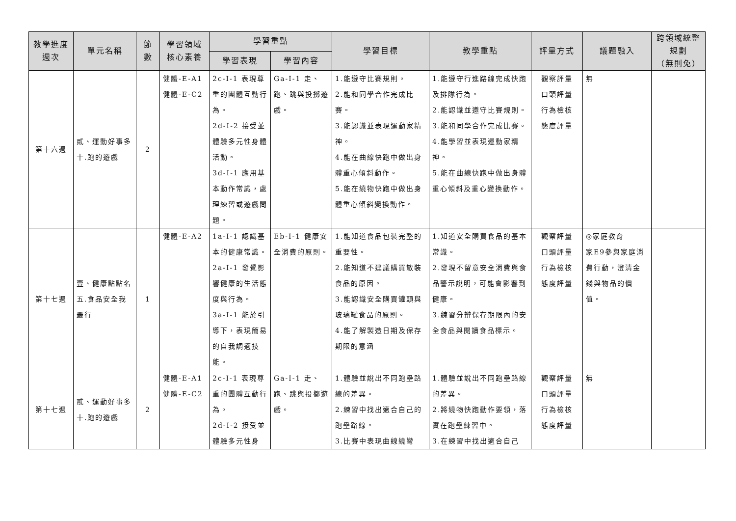| 教學進度 週次 | 單元名稱 | 節 數 | 學習領域 核心素養 | 學習重點 | | 學習目標 | 教學重點 | 評量方式 | 議題融入 | 跨領域統整 規劃 （無則免） |
| --- | --- | --- | --- | --- | --- | --- | --- | --- | --- | --- |
| | | | | 學習表現 | 學習內容 | | | | | |
| 第十六週 | 貳、運動好事多 十.跑的遊戲 | 2 | 健體-E-A1 健體-E-C2 | 2c-I-1 表現尊重的團體互動行為。 2d-I-2 接受並體驗多元性身體活動。 3d-I-1 應用基本動作常識，處理練習或遊戲問題。 | Ga-I-1 走、跑、跳與投擲遊戲。 | 1.能遵守比賽規則。 2.能和同學合作完成比賽。 3.能認識並表現運動家精神。 4.能在曲線快跑中做出身體重心傾斜動作。 5.能在繞物快跑中做出身體重心傾斜變換動作。 | 1.能遵守行進路線完成快跑及排隊行為。 2.能認識並遵守比賽規則。 3.能和同學合作完成比賽。 4.能學習並表現運動家精神。 5.能在曲線快跑中做出身體重心傾斜及重心變換動作。 | 觀察評量 口頭評量 行為檢核 態度評量 | 無 | |
| 第十七週 | 壹、健康點點名 五.食品安全我最行 | 1 | 健體-E-A2 | 1a-I-1 認識基本的健康常識。 2a-I-1 發覺影響健康的生活態度與行為。 3a-I-1 能於引導下，表現簡易的自我調適技能。 | Eb-I-1 健康安全消費的原則。 | 1.能知道食品包裝完整的重要性。 2.能知道不建議購買散裝食品的原因。 3.能認識安全購買罐頭與玻璃罐食品的原則。 4.能了解製造日期及保存期限的意涵 | 1.知道安全購買食品的基本常識。 2.發現不留意安全消費與食品警示說明，可能會影響到健康。 3.練習分辨保存期限內的安全食品與閱讀食品標示。 | 觀察評量 口頭評量 行為檢核 態度評量 | ◎家庭教育 家E9參與家庭消費行動，澄清金錢與物品的價值。 | |
| 第十七週 | 貳、運動好事多 十.跑的遊戲 | 2 | 健體-E-A1 健體-E-C2 | 2c-I-1 表現尊重的團體互動行為。 2d-I-2 接受並體驗多元性身 | Ga-I-1 走、跑、跳與投擲遊戲。 | 1.體驗並說出不同跑壘路線的差異。 2.練習中找出適合自己的跑壘路線。 3.比賽中表現曲線繞彎 | 1.體驗並說出不同跑壘路線的差異。 2.將繞物快跑動作要領，落實在跑壘練習中。 3.在練習中找出適合自己 | 觀察評量 口頭評量 行為檢核 態度評量 | 無 | |